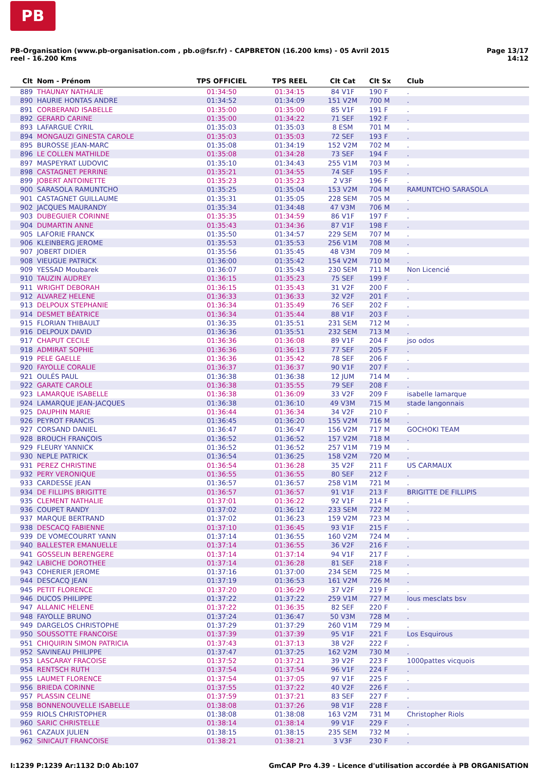PB
PB-Organisation (www.pb-organisation.com , pb.o@fsr.fr) - CAPBRETON (16.200 kms) - 05 Avril 2015
reel - 16.200 Kms
Page 13/17
14:12
| Clt | Nom - Prénom | TPS OFFICIEL | TPS REEL | Clt Cat | Clt Sx | Club |
| --- | --- | --- | --- | --- | --- | --- |
| 889 | THAUNAY NATHALIE | 01:34:50 | 01:34:15 | 84 V1F | 190 F | . |
| 890 | HAURIE HONTAS ANDRE | 01:34:52 | 01:34:09 | 151 V2M | 700 M | . |
| 891 | CORBERAND ISABELLE | 01:35:00 | 01:35:00 | 85 V1F | 191 F | . |
| 892 | GERARD CARINE | 01:35:00 | 01:34:22 | 71 SEF | 192 F | . |
| 893 | LAFARGUE CYRIL | 01:35:03 | 01:35:03 | 8 ESM | 701 M | . |
| 894 | MONGAUZI GINESTA CAROLE | 01:35:03 | 01:35:03 | 72 SEF | 193 F | . |
| 895 | BUROSSE JEAN-MARC | 01:35:08 | 01:34:19 | 152 V2M | 702 M | . |
| 896 | LE COLLEN MATHILDE | 01:35:08 | 01:34:28 | 73 SEF | 194 F | . |
| 897 | MASPEYRAT LUDOVIC | 01:35:10 | 01:34:43 | 255 V1M | 703 M | . |
| 898 | CASTAGNET PERRINE | 01:35:21 | 01:34:55 | 74 SEF | 195 F | . |
| 899 | JOBERT ANTOINETTE | 01:35:23 | 01:35:23 | 2 V3F | 196 F | . |
| 900 | SARASOLA RAMUNTCHO | 01:35:25 | 01:35:04 | 153 V2M | 704 M | RAMUNTCHO SARASOLA |
| 901 | CASTAGNET GUILLAUME | 01:35:31 | 01:35:05 | 228 SEM | 705 M | . |
| 902 | JACQUES MAURANDY | 01:35:34 | 01:34:48 | 47 V3M | 706 M | . |
| 903 | DUBEGUIER CORINNE | 01:35:35 | 01:34:59 | 86 V1F | 197 F | . |
| 904 | DUMARTIN ANNE | 01:35:43 | 01:34:36 | 87 V1F | 198 F | . |
| 905 | LAFORIE FRANCK | 01:35:50 | 01:34:57 | 229 SEM | 707 M | . |
| 906 | KLEINBERG JEROME | 01:35:53 | 01:35:53 | 256 V1M | 708 M | . |
| 907 | JOBERT DIDIER | 01:35:56 | 01:35:45 | 48 V3M | 709 M | . |
| 908 | VIEUGUE PATRICK | 01:36:00 | 01:35:42 | 154 V2M | 710 M | . |
| 909 | YESSAD Moubarek | 01:36:07 | 01:35:43 | 230 SEM | 711 M | Non Licencié |
| 910 | TAUZIN AUDREY | 01:36:15 | 01:35:23 | 75 SEF | 199 F | . |
| 911 | WRIGHT DEBORAH | 01:36:15 | 01:35:43 | 31 V2F | 200 F | . |
| 912 | ALVAREZ HELENE | 01:36:33 | 01:36:33 | 32 V2F | 201 F | . |
| 913 | DELPOUX STEPHANIE | 01:36:34 | 01:35:49 | 76 SEF | 202 F | . |
| 914 | DESMET BÉATRICE | 01:36:34 | 01:35:44 | 88 V1F | 203 F | . |
| 915 | FLORIAN THIBAULT | 01:36:35 | 01:35:51 | 231 SEM | 712 M | . |
| 916 | DELPOUX DAVID | 01:36:36 | 01:35:51 | 232 SEM | 713 M | . |
| 917 | CHAPUT CECILE | 01:36:36 | 01:36:08 | 89 V1F | 204 F | jso odos |
| 918 | ADMIRAT SOPHIE | 01:36:36 | 01:36:13 | 77 SEF | 205 F | . |
| 919 | PELE GAELLE | 01:36:36 | 01:35:42 | 78 SEF | 206 F | . |
| 920 | FAYOLLE CORALIE | 01:36:37 | 01:36:37 | 90 V1F | 207 F | . |
| 921 | OULÉS PAUL | 01:36:38 | 01:36:38 | 12 JUM | 714 M | . |
| 922 | GARATE CAROLE | 01:36:38 | 01:35:55 | 79 SEF | 208 F | . |
| 923 | LAMARQUE ISABELLE | 01:36:38 | 01:36:09 | 33 V2F | 209 F | isabelle lamarque |
| 924 | LAMARQUE JEAN-JACQUES | 01:36:38 | 01:36:10 | 49 V3M | 715 M | stade langonnais |
| 925 | DAUPHIN MARIE | 01:36:44 | 01:36:34 | 34 V2F | 210 F | . |
| 926 | PEYROT FRANCIS | 01:36:45 | 01:36:20 | 155 V2M | 716 M | . |
| 927 | CORSAND DANIEL | 01:36:47 | 01:36:47 | 156 V2M | 717 M | GOCHOKI TEAM |
| 928 | BROUCH FRANÇOIS | 01:36:52 | 01:36:52 | 157 V2M | 718 M | . |
| 929 | FLEURY YANNICK | 01:36:52 | 01:36:52 | 257 V1M | 719 M | . |
| 930 | NEPLE PATRICK | 01:36:54 | 01:36:25 | 158 V2M | 720 M | . |
| 931 | PEREZ CHRISTINE | 01:36:54 | 01:36:28 | 35 V2F | 211 F | US CARMAUX |
| 932 | PERY VERONIQUE | 01:36:55 | 01:36:55 | 80 SEF | 212 F | . |
| 933 | CARDESSE JEAN | 01:36:57 | 01:36:57 | 258 V1M | 721 M | . |
| 934 | DE FILLIPIS BRIGITTE | 01:36:57 | 01:36:57 | 91 V1F | 213 F | BRIGITTE DE FILLIPIS |
| 935 | CLEMENT NATHALIE | 01:37:01 | 01:36:22 | 92 V1F | 214 F | . |
| 936 | COUPET RANDY | 01:37:02 | 01:36:12 | 233 SEM | 722 M | . |
| 937 | MARQUE BERTRAND | 01:37:02 | 01:36:23 | 159 V2M | 723 M | . |
| 938 | DESCACQ FABIENNE | 01:37:10 | 01:36:45 | 93 V1F | 215 F | . |
| 939 | DE VOMECOURRT YANN | 01:37:14 | 01:36:55 | 160 V2M | 724 M | . |
| 940 | BALLESTER EMANUELLE | 01:37:14 | 01:36:55 | 36 V2F | 216 F | . |
| 941 | GOSSELIN BERENGERE | 01:37:14 | 01:37:14 | 94 V1F | 217 F | . |
| 942 | LABICHE DOROTHEE | 01:37:14 | 01:36:28 | 81 SEF | 218 F | . |
| 943 | COHERIER JEROME | 01:37:16 | 01:37:00 | 234 SEM | 725 M | . |
| 944 | DESCACQ JEAN | 01:37:19 | 01:36:53 | 161 V2M | 726 M | . |
| 945 | PETIT FLORENCE | 01:37:20 | 01:36:29 | 37 V2F | 219 F | . |
| 946 | DUCOS PHILIPPE | 01:37:22 | 01:37:22 | 259 V1M | 727 M | lous mesclats bsv |
| 947 | ALLANIC HELENE | 01:37:22 | 01:36:35 | 82 SEF | 220 F | . |
| 948 | FAYOLLE BRUNO | 01:37:24 | 01:36:47 | 50 V3M | 728 M | . |
| 949 | DARGELOS CHRISTOPHE | 01:37:29 | 01:37:29 | 260 V1M | 729 M | . |
| 950 | SOUSSOTTE FRANCOISE | 01:37:39 | 01:37:39 | 95 V1F | 221 F | Los Esquirous |
| 951 | CHIQUIRIN SIMON PATRICIA | 01:37:43 | 01:37:13 | 38 V2F | 222 F | . |
| 952 | SAVINEAU PHILIPPE | 01:37:47 | 01:37:25 | 162 V2M | 730 M | . |
| 953 | LASCARAY FRACOISE | 01:37:52 | 01:37:21 | 39 V2F | 223 F | 1000pattes vicquois |
| 954 | RENTSCH RUTH | 01:37:54 | 01:37:54 | 96 V1F | 224 F | . |
| 955 | LAUMET FLORENCE | 01:37:54 | 01:37:05 | 97 V1F | 225 F | . |
| 956 | BRIEDA CORINNE | 01:37:55 | 01:37:22 | 40 V2F | 226 F | . |
| 957 | PLASSIN CELINE | 01:37:59 | 01:37:21 | 83 SEF | 227 F | . |
| 958 | BONNENOUVELLE ISABELLE | 01:38:08 | 01:37:26 | 98 V1F | 228 F | . |
| 959 | RIOLS CHRISTOPHER | 01:38:08 | 01:38:08 | 163 V2M | 731 M | Christopher Riols |
| 960 | SARIC CHRISTELLE | 01:38:14 | 01:38:14 | 99 V1F | 229 F | . |
| 961 | CAZAUX JULIEN | 01:38:15 | 01:38:15 | 235 SEM | 732 M | . |
| 962 | SINICAUT FRANCOISE | 01:38:21 | 01:38:21 | 3 V3F | 230 F | . |
I:1239 P:1239 Ar:1132 D:0 Ab:107
GmCAP Pro 4.39 - Licence d'utilisation accordée à PB ORGANISATION